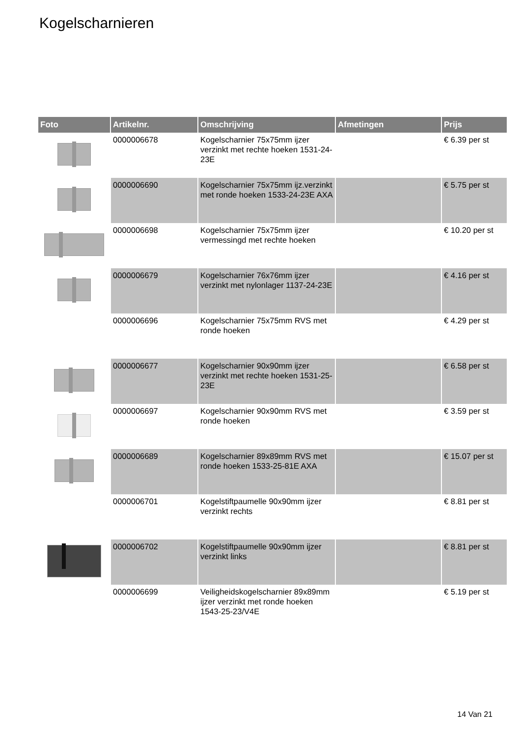Kogelscharnieren
| Foto | Artikelnr. | Omschrijving | Afmetingen | Prijs |
| --- | --- | --- | --- | --- |
| | 0000006678 | Kogelscharnier 75x75mm ijzer verzinkt met rechte hoeken 1531-24-23E | | € 6.39 per st |
| | 0000006690 | Kogelscharnier 75x75mm ijz.verzinkt met ronde hoeken 1533-24-23E AXA | | € 5.75 per st |
| | 0000006698 | Kogelscharnier 75x75mm ijzer vermessingd met rechte hoeken | | € 10.20 per st |
| | 0000006679 | Kogelscharnier 76x76mm ijzer verzinkt met nylonlager 1137-24-23E | | € 4.16 per st |
| | 0000006696 | Kogelscharnier 75x75mm RVS met ronde hoeken | | € 4.29 per st |
| | 0000006677 | Kogelscharnier 90x90mm ijzer verzinkt met rechte hoeken 1531-25-23E | | € 6.58 per st |
| | 0000006697 | Kogelscharnier 90x90mm RVS met ronde hoeken | | € 3.59 per st |
| | 0000006689 | Kogelscharnier 89x89mm RVS met ronde hoeken 1533-25-81E AXA | | € 15.07 per st |
| | 0000006701 | Kogelstiftpaumelle 90x90mm ijzer verzinkt rechts | | € 8.81 per st |
| | 0000006702 | Kogelstiftpaumelle 90x90mm ijzer verzinkt links | | € 8.81 per st |
| | 0000006699 | Veiligheidskogelscharnier 89x89mm ijzer verzinkt met ronde hoeken 1543-25-23/V4E | | € 5.19 per st |
14 Van 21